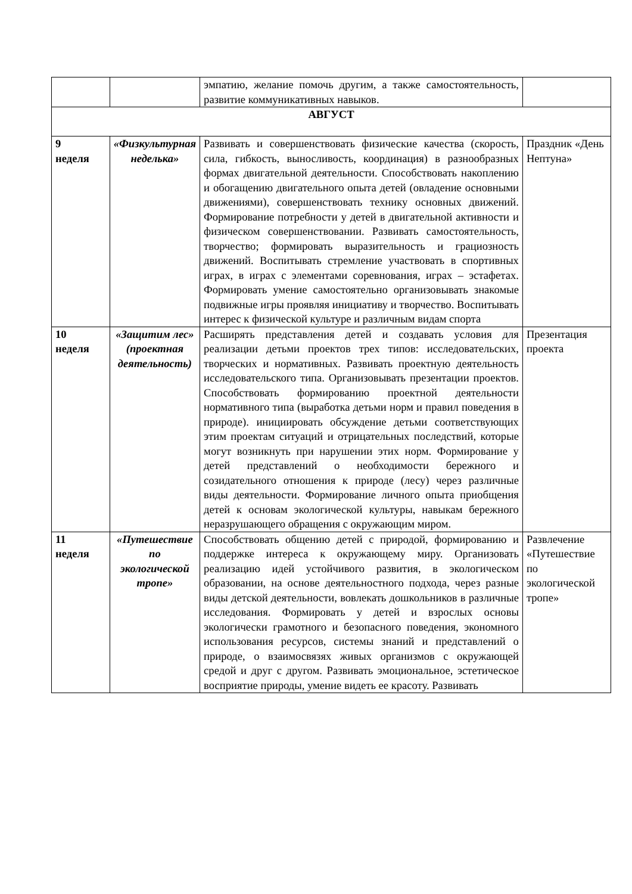| | | эмпатию, желание помочь другим, а также самостоятельность, развитие коммуникативных навыков. | |
| АВГУСТ | | | |
| 9 неделя | «Физкультурная неделька» | Развивать и совершенствовать физические качества (скорость, сила, гибкость, выносливость, координация) в разнообразных формах двигательной деятельности. Способствовать накоплению и обогащению двигательного опыта детей (овладение основными движениями), совершенствовать технику основных движений. Формирование потребности у детей в двигательной активности и физическом совершенствовании. Развивать самостоятельность, творчество; формировать выразительность и грациозность движений. Воспитывать стремление участвовать в спортивных играх, в играх с элементами соревнования, играх – эстафетах. Формировать умение самостоятельно организовывать знакомые подвижные игры проявляя инициативу и творчество. Воспитывать интерес к физической культуре и различным видам спорта | Праздник «День Нептуна» |
| 10 неделя | «Защитим лес» (проектная деятельность) | Расширять представления детей и создавать условия для реализации детьми проектов трех типов: исследовательских, творческих и нормативных. Развивать проектную деятельность исследовательского типа. Организовывать презентации проектов. Способствовать формированию проектной деятельности нормативного типа (выработка детьми норм и правил поведения в природе). инициировать обсуждение детьми соответствующих этим проектам ситуаций и отрицательных последствий, которые могут возникнуть при нарушении этих норм. Формирование у детей представлений о необходимости бережного и созидательного отношения к природе (лесу) через различные виды деятельности. Формирование личного опыта приобщения детей к основам экологической культуры, навыкам бережного неразрушающего обращения с окружающим миром. | Презентация проекта |
| 11 неделя | «Путешествие по экологической тропе» | Способствовать общению детей с природой, формированию и поддержке интереса к окружающему миру. Организовать реализацию идей устойчивого развития, в экологическом образовании, на основе деятельностного подхода, через разные виды детской деятельности, вовлекать дошкольников в различные исследования. Формировать у детей и взрослых основы экологически грамотного и безопасного поведения, экономного использования ресурсов, системы знаний и представлений о природе, о взаимосвязях живых организмов с окружающей средой и друг с другом. Развивать эмоциональное, эстетическое восприятие природы, умение видеть ее красоту. Развивать | Развлечение «Путешествие по экологической тропе» |